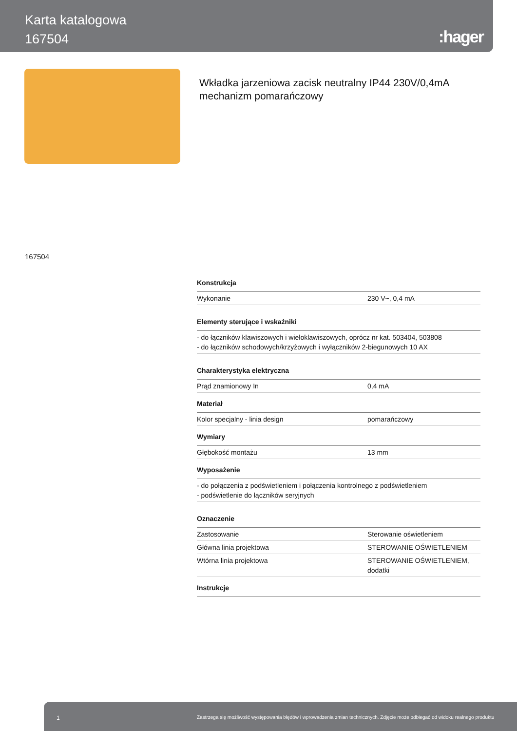Karta katalogowa
167504
:hager
Wkładka jarzeniowa zacisk neutralny IP44 230V/0,4mA
mechanizm pomarańczowy
167504
| Konstrukcja | |
| --- | --- |
| Wykonanie | 230 V~, 0,4 mA |
| Elementy sterujące i wskaźniki | |
| - do łączników klawiszowych i wieloklawiszowych, oprócz nr kat. 503404, 503808 - do łączników schodowych/krzyżowych i wyłączników 2-biegunowych 10 AX | |
| Charakterystyka elektryczna | |
| Prąd znamionowy In | 0,4 mA |
| Materiał | |
| Kolor specjalny - linia design | pomarańczowy |
| Wymiary | |
| Głębokość montażu | 13 mm |
| Wyposażenie | |
| - do połączenia z podświetleniem i połączenia kontrolnego z podświetleniem - podświetlenie do łączników seryjnych | |
| Oznaczenie | |
| Zastosowanie | Sterowanie oświetleniem |
| Główna linia projektowa | STEROWANIE OŚWIETLENIEM |
| Wtórna linia projektowa | STEROWANIE OŚWIETLENIEM, dodatki |
| Instrukcje | |
1 Zastrzega się możliwość występowania błędów i wprowadzenia zmian technicznych. Zdjęcie może odbiegać od widoku realnego produktu